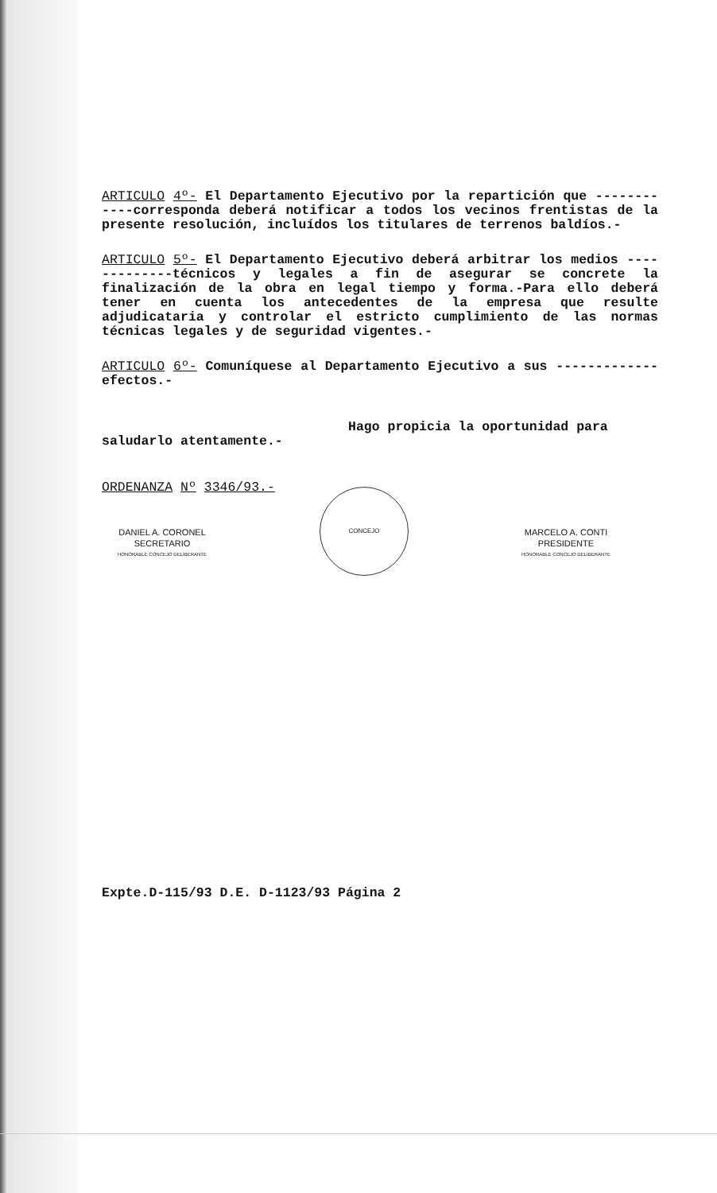ARTICULO 4º- El Departamento Ejecutivo por la repartición que ------------corresponda deberá notificar a todos los vecinos frentistas de la presente resolución, incluídos los titulares de terrenos baldíos.-
ARTICULO 5º- El Departamento Ejecutivo deberá arbitrar los medios -------------técnicos y legales a fin de asegurar se concrete la finalización de la obra en legal tiempo y forma.-Para ello deberá tener en cuenta los antecedentes de la empresa que resulte adjudicataria y controlar el estricto cumplimiento de las normas técnicas legales y de seguridad vigentes.-
ARTICULO 6º- Comuníquese al Departamento Ejecutivo a sus -------------efectos.-
Hago propicia la oportunidad para
saludarlo atentamente.-
ORDENANZA Nº 3346/93.-
DANIEL A. CORONEL
SECRETARIO
HONORABLE CONCEJO DELIBERANTE
CONCEJO
MARCELO A. CONTI
PRESIDENTE
HONORABLE CONCEJO DELIBERANTE
Expte.D-115/93 D.E. D-1123/93 Página 2